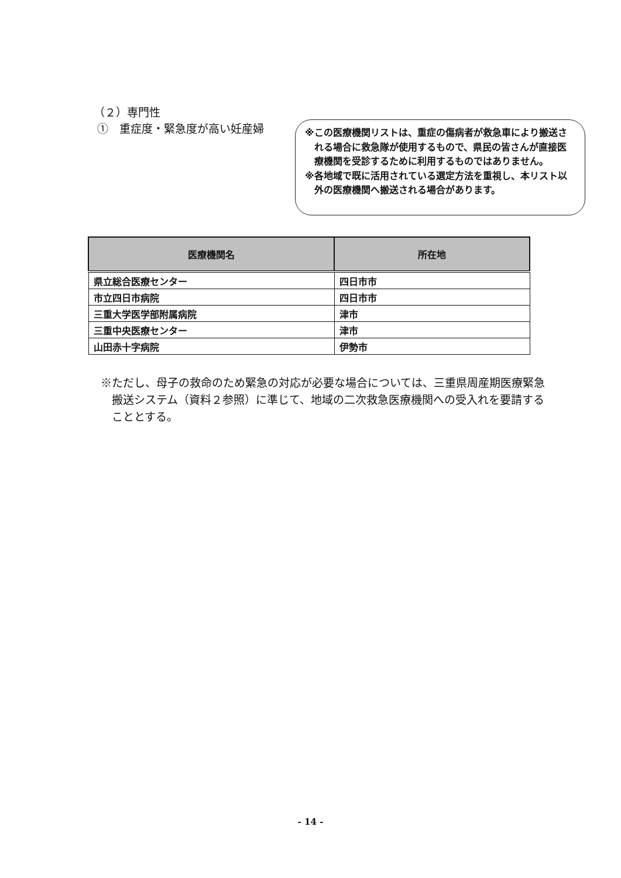（２）専門性
①　重症度・緊急度が高い妊産婦
※この医療機関リストは、重症の傷病者が救急車により搬送される場合に救急隊が使用するもので、県民の皆さんが直接医療機関を受診するために利用するものではありません。
※各地域で既に活用されている選定方法を重視し、本リスト以外の医療機関へ搬送される場合があります。
| 医療機関名 | 所在地 |
| --- | --- |
| 県立総合医療センター | 四日市市 |
| 市立四日市病院 | 四日市市 |
| 三重大学医学部附属病院 | 津市 |
| 三重中央医療センター | 津市 |
| 山田赤十字病院 | 伊勢市 |
※ただし、母子の救命のため緊急の対応が必要な場合については、三重県周産期医療緊急搬送システム（資料２参照）に準じて、地域の二次救急医療機関への受入れを要請することとする。
- 14 -